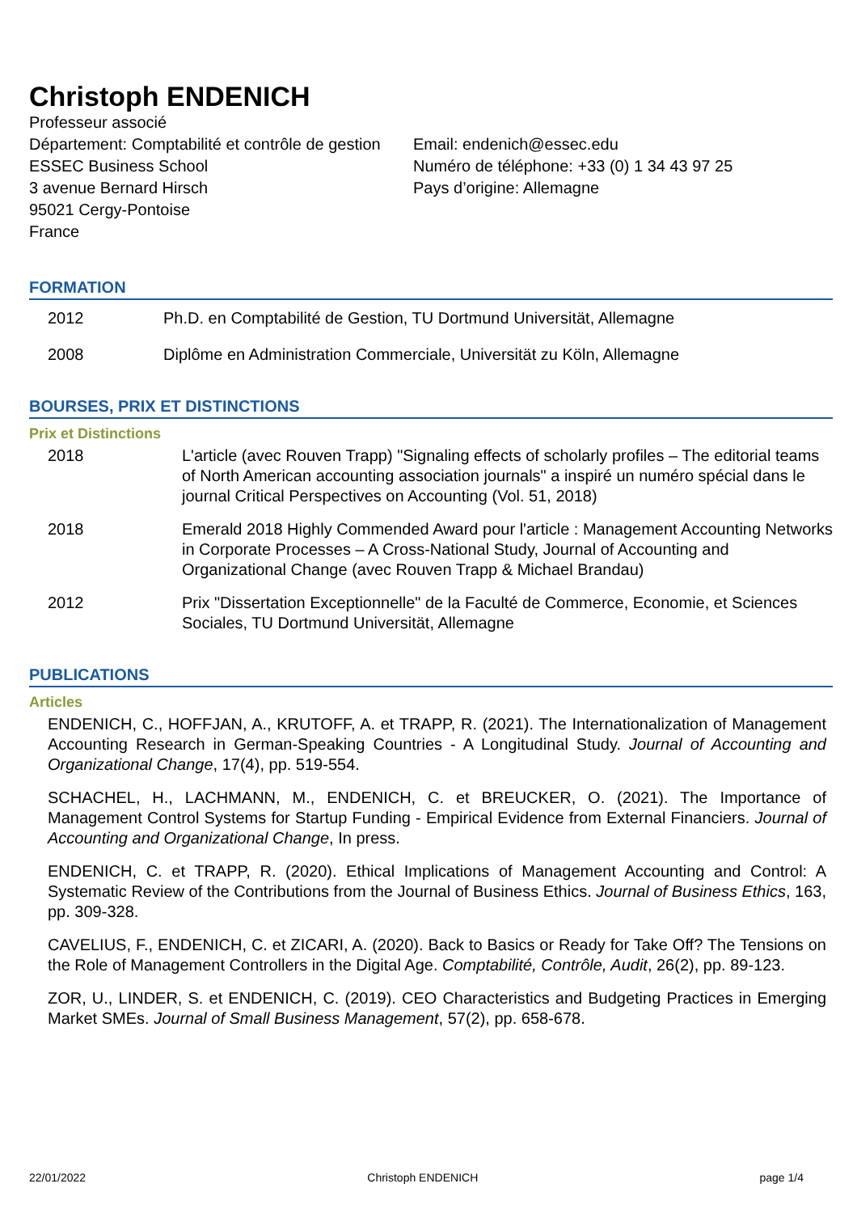Christoph ENDENICH
Professeur associé
Département: Comptabilité et contrôle de gestion
ESSEC Business School
3 avenue Bernard Hirsch
95021 Cergy-Pontoise
France
Email: endenich@essec.edu
Numéro de téléphone: +33 (0) 1 34 43 97 25
Pays d’origine: Allemagne
FORMATION
2012 Ph.D. en Comptabilité de Gestion, TU Dortmund Universität, Allemagne
2008 Diplôme en Administration Commerciale, Universität zu Köln, Allemagne
BOURSES, PRIX ET DISTINCTIONS
Prix et Distinctions
2018 L'article (avec Rouven Trapp) "Signaling effects of scholarly profiles – The editorial teams of North American accounting association journals" a inspiré un numéro spécial dans le journal Critical Perspectives on Accounting (Vol. 51, 2018)
2018 Emerald 2018 Highly Commended Award pour l'article : Management Accounting Networks in Corporate Processes – A Cross-National Study, Journal of Accounting and Organizational Change (avec Rouven Trapp & Michael Brandau)
2012 Prix "Dissertation Exceptionnelle" de la Faculté de Commerce, Economie, et Sciences Sociales, TU Dortmund Universität, Allemagne
PUBLICATIONS
Articles
ENDENICH, C., HOFFJAN, A., KRUTOFF, A. et TRAPP, R. (2021). The Internationalization of Management Accounting Research in German-Speaking Countries - A Longitudinal Study. Journal of Accounting and Organizational Change, 17(4), pp. 519-554.
SCHACHEL, H., LACHMANN, M., ENDENICH, C. et BREUCKER, O. (2021). The Importance of Management Control Systems for Startup Funding - Empirical Evidence from External Financiers. Journal of Accounting and Organizational Change, In press.
ENDENICH, C. et TRAPP, R. (2020). Ethical Implications of Management Accounting and Control: A Systematic Review of the Contributions from the Journal of Business Ethics. Journal of Business Ethics, 163, pp. 309-328.
CAVELIUS, F., ENDENICH, C. et ZICARI, A. (2020). Back to Basics or Ready for Take Off? The Tensions on the Role of Management Controllers in the Digital Age. Comptabilité, Contrôle, Audit, 26(2), pp. 89-123.
ZOR, U., LINDER, S. et ENDENICH, C. (2019). CEO Characteristics and Budgeting Practices in Emerging Market SMEs. Journal of Small Business Management, 57(2), pp. 658-678.
22/01/2022 Christoph ENDENICH page 1/4